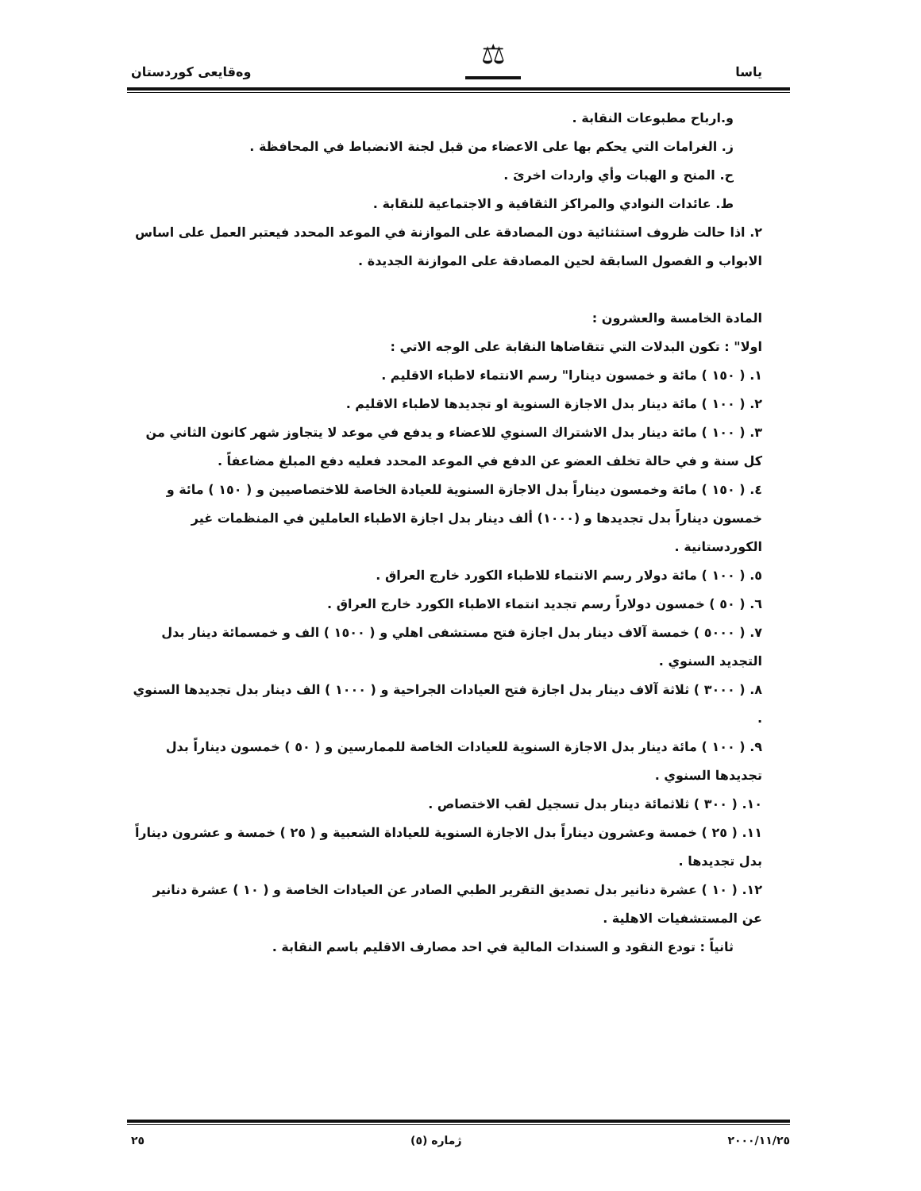ياسا
⚖
وەقایعی كوردستان
و.ارباح مطبوعات النقابة .
ز. الغرامات التي يحكم بها على الاعضاء من قبل لجنة الانضباط في المحافظة .
ح. المنح و الهبات وأي واردات اخرىَ .
ط. عائدات النوادي والمراكز الثقافية و الاجتماعية للنقابة .
٢. اذا حالت ظروف استثنائية دون المصادقة على الموازنة في الموعد المحدد فيعتبر العمل على اساس الابواب و الفصول السابقة لحين المصادقة على الموازنة الجديدة .
المادة الخامسة والعشرون :
اولا" : تكون البدلات التي تتقاضاها النقابة على الوجه الاتي :
١. ( ١٥٠ ) مائة و خمسون دينارا" رسم الانتماء لاطباء الاقليم .
٢. ( ١٠٠ ) مائة دينار بدل الاجازة السنوية او تجديدها لاطباء الاقليم .
٣. ( ١٠٠ ) مائة دينار بدل الاشتراك السنوي للاعضاء و يدفع في موعد لا يتجاوز شهر كانون الثاني من كل سنة و في حالة تخلف العضو عن الدفع في الموعد المحدد فعليه دفع المبلغ مضاعفاً .
٤. ( ١٥٠ ) مائة وخمسون ديناراً بدل الاجازة السنوية للعيادة الخاصة للاختصاصيين و ( ١٥٠ ) مائة و خمسون ديناراً بدل تجديدها و (١٠٠٠) ألف دينار بدل اجازة الاطباء العاملين في المنظمات غير الكوردستانية .
٥. ( ١٠٠ ) مائة دولار رسم الانتماء للاطباء الكورد خارج العراق .
٦. ( ٥٠ ) خمسون دولاراً رسم تجديد انتماء الاطباء الكورد خارج العراق .
٧. ( ٥٠٠٠ ) خمسة آلاف دينار بدل اجازة فتح مستشفى اهلي و ( ١٥٠٠ ) الف و خمسمائة دينار بدل التجديد السنوي .
٨. ( ٣٠٠٠ ) ثلاثة آلاف دينار بدل اجازة فتح العيادات الجراحية و ( ١٠٠٠ ) الف دينار بدل تجديدها السنوي .
٩. ( ١٠٠ ) مائة دينار بدل الاجازة السنوية للعيادات الخاصة للممارسين و ( ٥٠ ) خمسون ديناراً بدل تجديدها السنوي .
١٠. ( ٣٠٠ ) ثلاثمائة دينار بدل تسجيل لقب الاختصاص .
١١. ( ٢٥ ) خمسة وعشرون ديناراً بدل الاجازة السنوية للعياداة الشعبية و ( ٢٥ ) خمسة و عشرون ديناراً بدل تجديدها .
١٢. ( ١٠ ) عشرة دنانير بدل تصديق التقرير الطبي الصادر عن العيادات الخاصة و ( ١٠ ) عشرة دنانير عن المستشفيات الاهلية .
ثانياً : تودع النقود و السندات المالية في احد مصارف الاقليم باسم النقابة .
٢٥ ژماره (٥) ٢٠٠٠/١١/٢٥